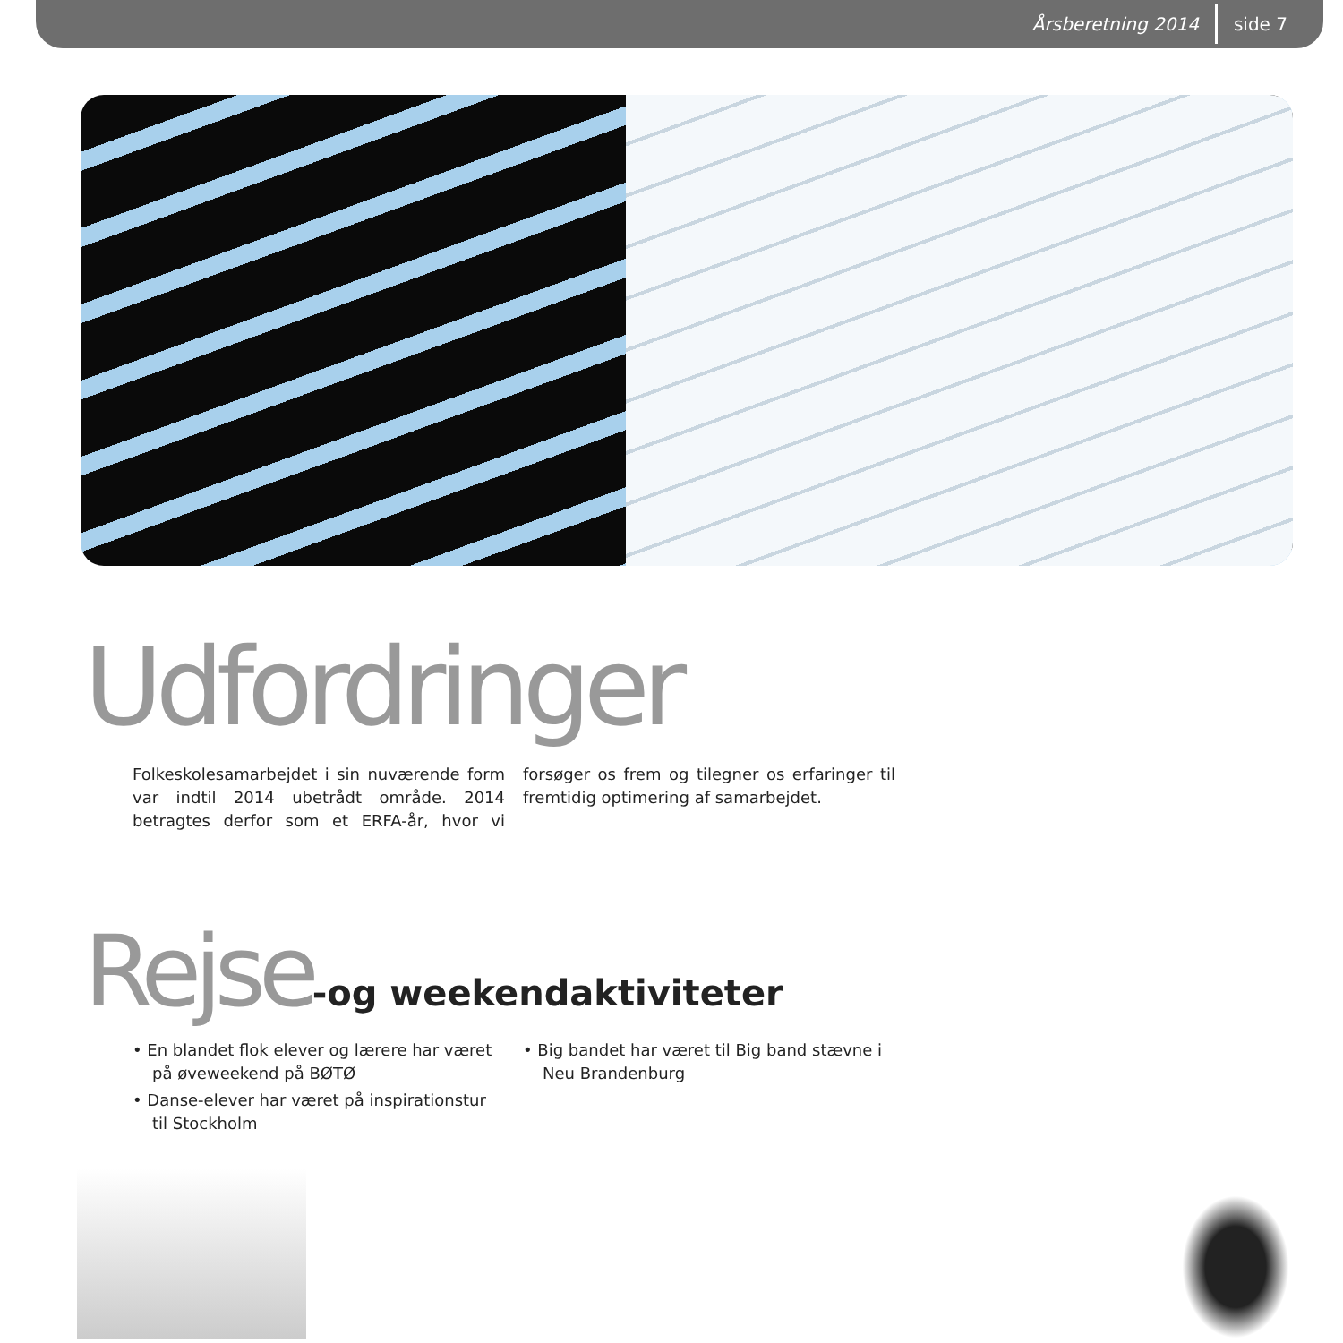Årsberetning 2014 side 7
Udfordringer
Folkeskolesamarbejdet i sin nuværende form var indtil 2014 ubetrådt område. 2014 betragtes derfor som et ERFA-år, hvor vi forsøger os frem og tilegner os erfaringer til fremtidig optimering af samarbejdet.
Rejse-og weekendaktiviteter
• En blandet flok elever og lærere har været på øveweekend på BØTØ
• Danse-elever har været på inspirationstur til Stockholm
• Big bandet har været til Big band stævne i Neu Brandenburg